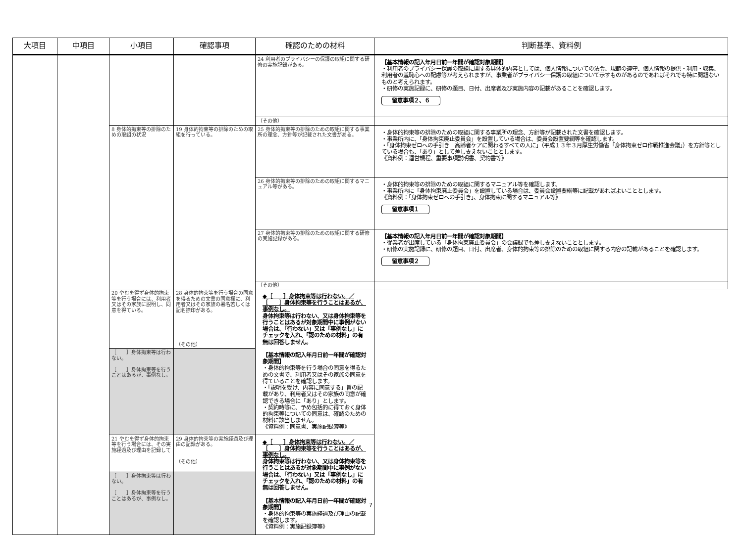| 大項目 | 中項目 | 小項目 | 確認事項 | 確認のための材料 | 判断基準、資料例 |
| --- | --- | --- | --- | --- | --- |
| | | | | 24 利用者のプライバシーの保護の取組に関する研修の実施記録がある。 | 【基本情報の記入年月日前一年間が確認対象期間】 ・利用者のプライバシー保護の取組に関する具体的内容としては、個人情報についての法令、規範の遵守、個人情報の提供・利用・収集、利用者の羞恥心への配慮等が考えられますが、事業者がプライバシー保護の取組について示すものがあるのであればそれでも特に問題ないものと考えられます。 ・研修の実施記録に、研修の題目、日付、出席者及び実施内容の記載があることを確認します。 留意事項２、６ |
| | | | | （その他） | |
| | | 8 身体的拘束等の排除のための取組の状況 | 19 身体的拘束等の排除のための取組を行っている。 | 25 身体的拘束等の排除のための取組に関する事業所の理念、方針等が記載された文書がある。 | ・身体的拘束等の排除のための取組に関する事業所の理念、方針等が記載された文書を確認します。 ・事業所内に、「身体拘束廃止委員会」を設置している場合は、委員会設置要綱等を確認します。 ・「身体拘束ゼロへの手引き 高齢者ケアに関わるすべての人に」（平成１３年３月厚生労働省「身体拘束ゼロ作戦推進会議」）を方針等としている場合も、「あり」として差し支えないこととします。 《資料例：運営規程、重要事項説明書、契約書等》 |
| | | | | 26 身体的拘束等の排除のための取組に関するマニュアル等がある。 | ・身体的拘束等の排除のための取組に関するマニュアル等を確認します。 ・事業所内に「身体拘束廃止委員会」を設置している場合は、委員会設置要綱等に記載があればよいこととします。 《資料例：「身体拘束ゼロへの手引き」、身体拘束に関するマニュアル等》 留意事項１ |
| | | | | 27 身体的拘束等の排除のための取組に関する研修の実施記録がある。 | 【基本情報の記入年月日前一年間が確認対象期間】 ・従業者が出席している「身体拘束廃止委員会」の会議録でも差し支えないこととします。 ・研修の実施記録に、研修の題目、日付、出席者、身体的拘束等の排除のための取組に関する内容の記載があることを確認します。 留意事項２ |
| | | | | （その他） | |
| | | 20 やむを得ず身体的拘束等を行う場合には、利用者又はその家族に説明し、同意を得ている。 | 28 身体的拘束等を行う場合の同意を得るための文書の同意欄に、利用者又はその家族の署名若しくは記名捺印がある。 （その他） | ◆［ ］身体拘束等は行わない。／［ ］身体拘束等を行うことはあるが、事例なし。 身体拘束等は行わない、又は身体拘束等を行うことはあるが対象期間中に事例がない場合は、「行わない」又は「事例なし」にチェックを入れ、「認のための材料」の有無は回答しません。 【基本情報の記入年月日前一年間が確認対象期間】 ・身体的拘束等を行う場合の同意を得るための文書で、利用者又はその家族の同意を得ていることを確認します。 ・「説明を受け、内容に同意する」旨の記載があり、利用者又はその家族の同意が確認できる場合に「あり」とします。 ・契約時等に、予め包括的に得ておく身体的拘束等についての同意は、確認のための材料に該当しません。 《資料例：同意書、実施記録簿等》 | |
| | | ［ ］身体拘束等は行わない。 ［ ］身体拘束等を行うことはあるが、事例なし。 | | | |
| | | 21 やむを得ず身体的拘束等を行う場合には、その実施経過及び理由を記録して | 29 身体的拘束等の実施経過及び理由の記録がある。 （その他） | ◆［ ］身体拘束等は行わない。／［ ］身体拘束等を行うことはあるが、事例なし。 身体拘束等は行わない、又は身体拘束等を行うことはあるが対象期間中に事例がない場合は、「行わない」又は「事例なし」にチェックを入れ、「認のための材料」の有無は回答しません。 【基本情報の記入年月日前一年間が確認対象期間】 ・身体的拘束等の実施経過及び理由の記載を確認します。 《資料例：実施記録簿等》 | |
| | | ［ ］身体拘束等は行わない。 ［ ］身体拘束等を行うことはあるが、事例なし。 | | | |
7